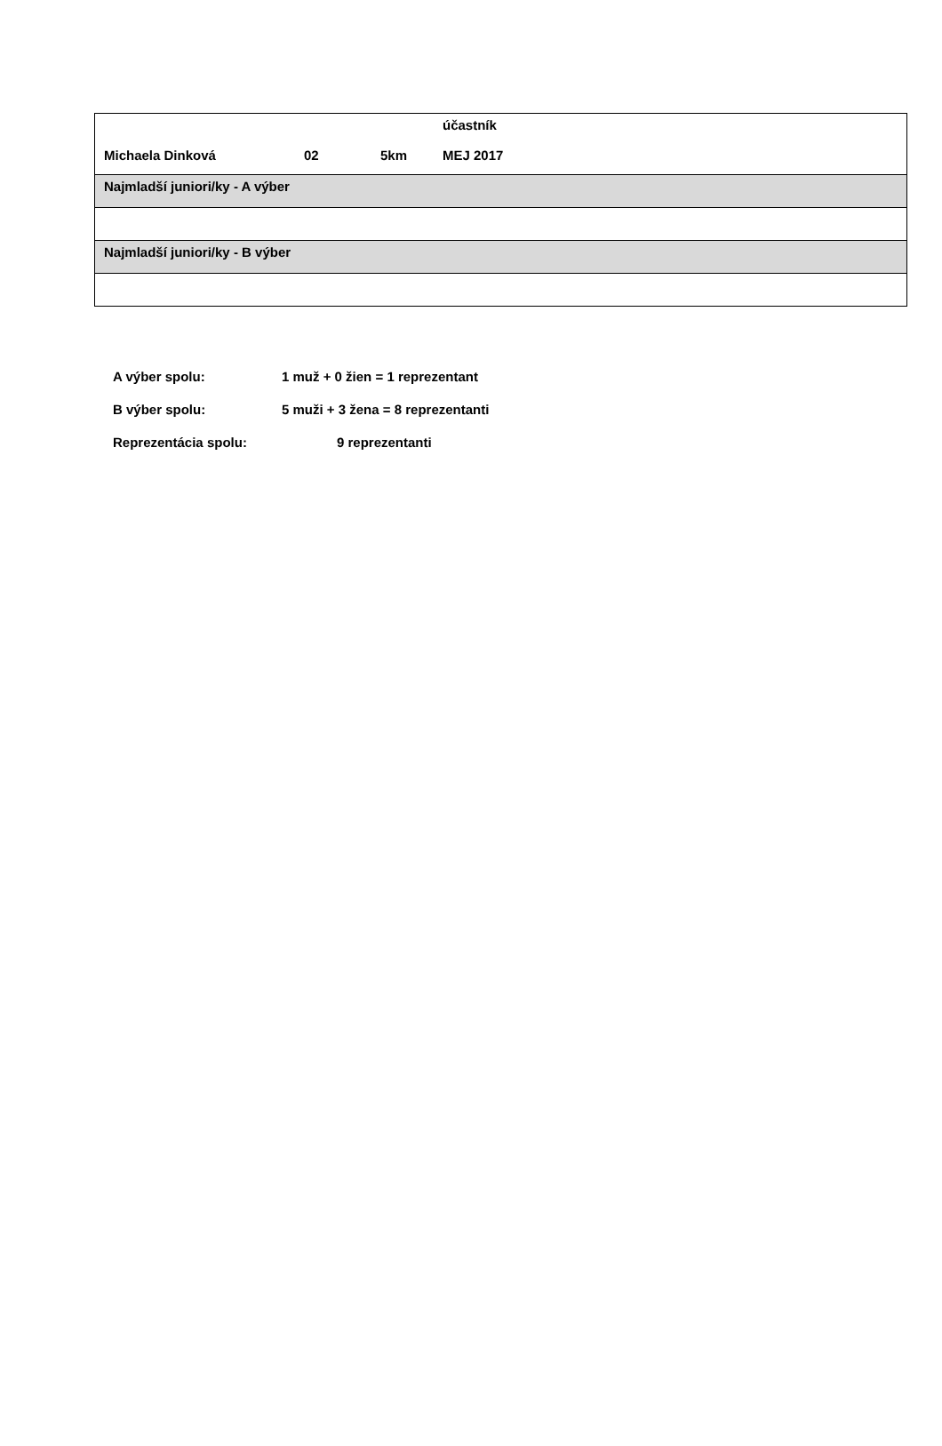| Michaela Dinková 02 5km účastník MEJ 2017 |
| Najmladší juniori/ky - A výber |
| Najmladší juniori/ky - B výber |
A výber spolu: 1 muž + 0 žien = 1 reprezentant
B výber spolu: 5 muži + 3 žena = 8 reprezentanti
Reprezentácia spolu: 9 reprezentanti